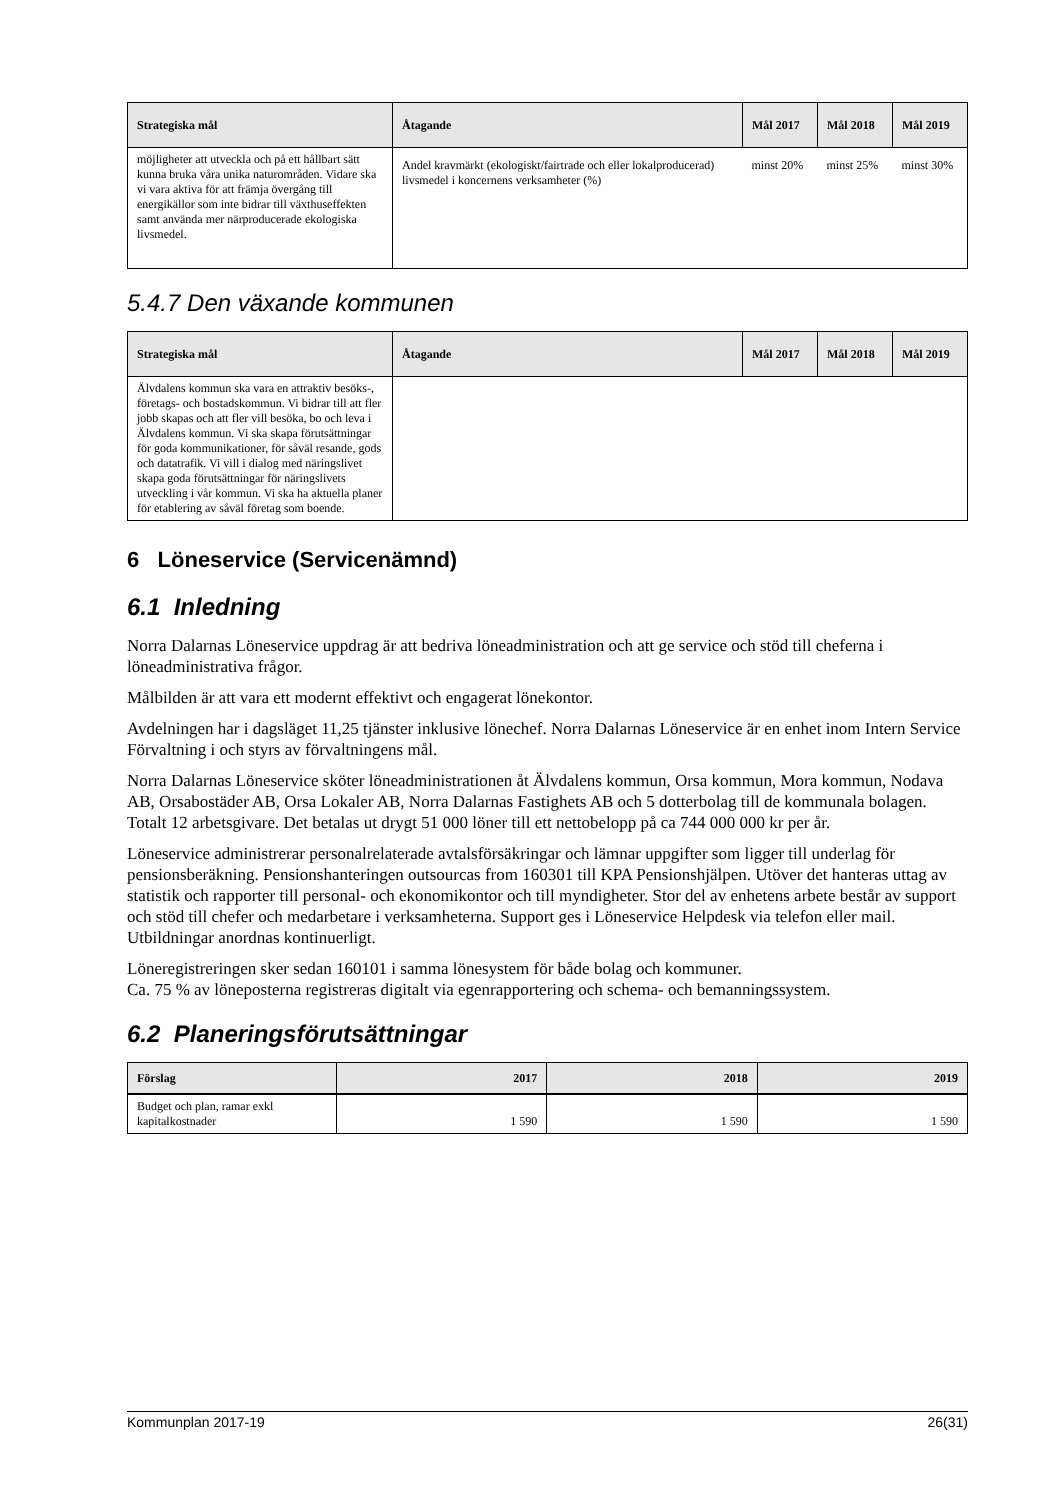| Strategiska mål | Åtagande | Mål 2017 | Mål 2018 | Mål 2019 |
| --- | --- | --- | --- | --- |
| möjligheter att utveckla och på ett hållbart sätt kunna bruka våra unika naturområden. Vidare ska vi vara aktiva för att främja övergång till energikällor som inte bidrar till växthuseffekten samt använda mer närproducerade ekologiska livsmedel. | Andel kravmärkt (ekologiskt/fairtrade och eller lokalproducerad) livsmedel i koncernens verksamheter (%) | minst 20% | minst 25% | minst 30% |
5.4.7 Den växande kommunen
| Strategiska mål | Åtagande | Mål 2017 | Mål 2018 | Mål 2019 |
| --- | --- | --- | --- | --- |
| Älvdalens kommun ska vara en attraktiv besöks-, företags- och bostadskommun. Vi bidrar till att fler jobb skapas och att fler vill besöka, bo och leva i Älvdalens kommun. Vi ska skapa förutsättningar för goda kommunikationer, för såväl resande, gods och datatrafik. Vi vill i dialog med näringslivet skapa goda förutsättningar för näringslivets utveckling i vår kommun. Vi ska ha aktuella planer för etablering av såväl företag som boende. | | | | |
6 Löneservice (Servicenämnd)
6.1 Inledning
Norra Dalarnas Löneservice uppdrag är att bedriva löneadministration och att ge service och stöd till cheferna i löneadministrativa frågor.
Målbilden är att vara ett modernt effektivt och engagerat lönekontor.
Avdelningen har i dagsläget 11,25 tjänster inklusive lönechef. Norra Dalarnas Löneservice är en enhet inom Intern Service Förvaltning i och styrs av förvaltningens mål.
Norra Dalarnas Löneservice sköter löneadministrationen åt Älvdalens kommun, Orsa kommun, Mora kommun, Nodava AB, Orsabostäder AB, Orsa Lokaler AB, Norra Dalarnas Fastighets AB och 5 dotterbolag till de kommunala bolagen. Totalt 12 arbetsgivare. Det betalas ut drygt 51 000 löner till ett nettobelopp på ca 744 000 000 kr per år.
Löneservice administrerar personalrelaterade avtalsförsäkringar och lämnar uppgifter som ligger till underlag för pensionsberäkning. Pensionshanteringen outsourcas from 160301 till KPA Pensionshjälpen. Utöver det hanteras uttag av statistik och rapporter till personal- och ekonomikontor och till myndigheter. Stor del av enhetens arbete består av support och stöd till chefer och medarbetare i verksamheterna. Support ges i Löneservice Helpdesk via telefon eller mail. Utbildningar anordnas kontinuerligt.
Löneregistreringen sker sedan 160101 i samma lönesystem för både bolag och kommuner.
Ca. 75 % av löneposterna registreras digitalt via egenrapportering och schema- och bemanningssystem.
6.2 Planeringsförutsättningar
| Förslag | 2017 | 2018 | 2019 |
| --- | --- | --- | --- |
| Budget och plan, ramar exkl kapitalkostnader | 1 590 | 1 590 | 1 590 |
Kommunplan 2017-19 26(31)